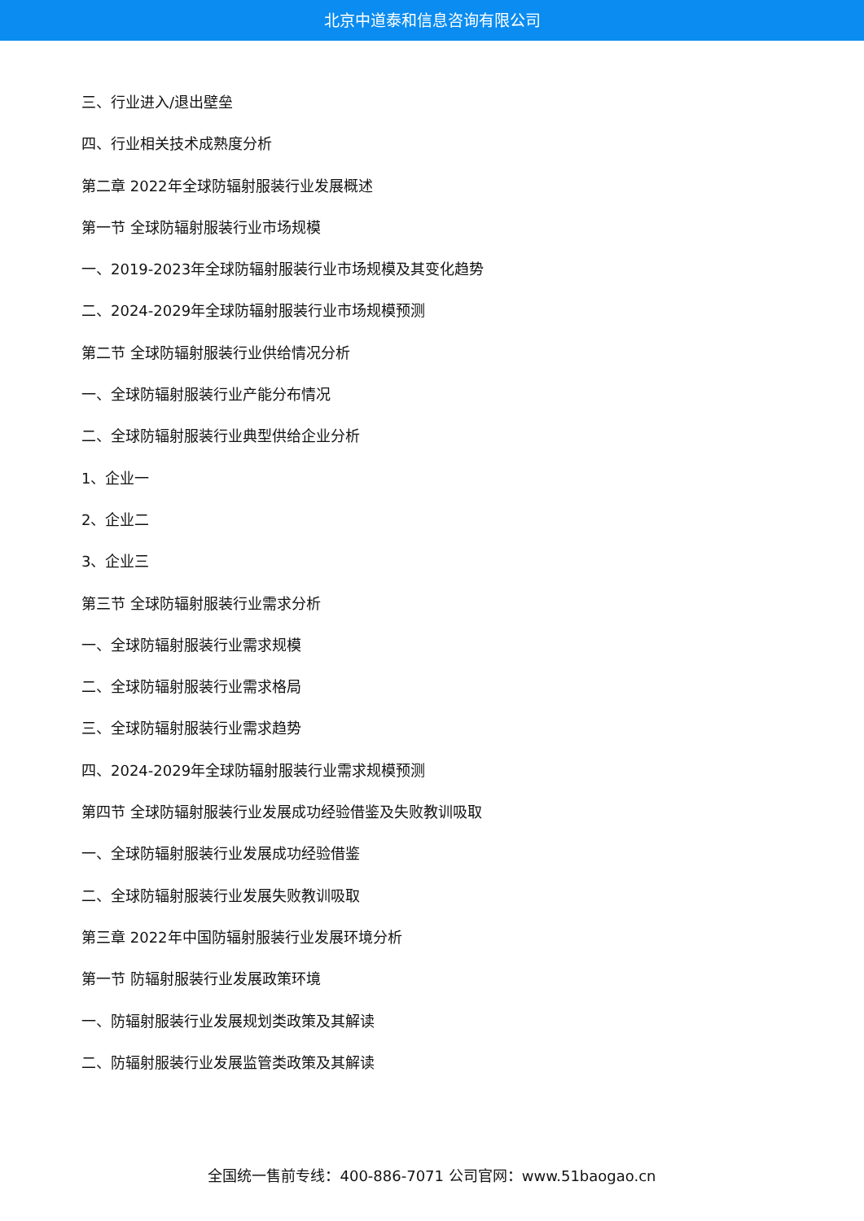北京中道泰和信息咨询有限公司
三、行业进入/退出壁垒
四、行业相关技术成熟度分析
第二章 2022年全球防辐射服装行业发展概述
第一节 全球防辐射服装行业市场规模
一、2019-2023年全球防辐射服装行业市场规模及其变化趋势
二、2024-2029年全球防辐射服装行业市场规模预测
第二节 全球防辐射服装行业供给情况分析
一、全球防辐射服装行业产能分布情况
二、全球防辐射服装行业典型供给企业分析
1、企业一
2、企业二
3、企业三
第三节 全球防辐射服装行业需求分析
一、全球防辐射服装行业需求规模
二、全球防辐射服装行业需求格局
三、全球防辐射服装行业需求趋势
四、2024-2029年全球防辐射服装行业需求规模预测
第四节 全球防辐射服装行业发展成功经验借鉴及失败教训吸取
一、全球防辐射服装行业发展成功经验借鉴
二、全球防辐射服装行业发展失败教训吸取
第三章 2022年中国防辐射服装行业发展环境分析
第一节 防辐射服装行业发展政策环境
一、防辐射服装行业发展规划类政策及其解读
二、防辐射服装行业发展监管类政策及其解读
全国统一售前专线：400-886-7071 公司官网：www.51baogao.cn